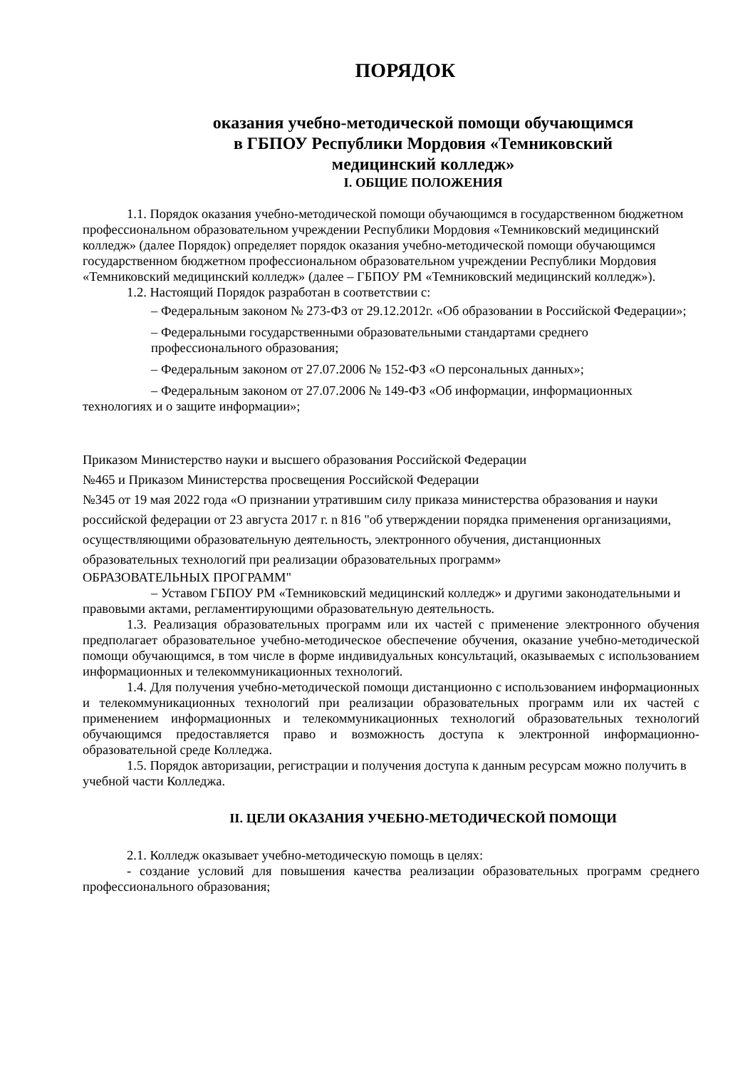ПОРЯДОК
оказания учебно-методической помощи обучающимся
в ГБПОУ Республики Мордовия «Темниковский
медицинский колледж»
I. ОБЩИЕ ПОЛОЖЕНИЯ
1.1. Порядок оказания учебно-методической помощи обучающимся в государственном бюджетном профессиональном образовательном учреждении Республики Мордовия «Темниковский медицинский колледж» (далее Порядок) определяет порядок оказания учебно-методической помощи обучающимся государственном бюджетном профессиональном образовательном учреждении Республики Мордовия «Темниковский медицинский колледж» (далее – ГБПОУ РМ «Темниковский медицинский колледж»).
1.2. Настоящий Порядок разработан в соответствии с:
– Федеральным законом № 273-ФЗ от 29.12.2012г. «Об образовании в Российской Федерации»;
– Федеральными государственными образовательными стандартами среднего профессионального образования;
– Федеральным законом от 27.07.2006 № 152-ФЗ «О персональных данных»;
– Федеральным законом от 27.07.2006 № 149-ФЗ «Об информации, информационных технологиях и о защите информации»;
Приказом Министерство науки и высшего образования Российской Федерации
№465 и Приказом Министерства просвещения Российской Федерации
№345 от 19 мая 2022 года «О признании утратившим силу приказа министерства образования и науки российской федерации от 23 августа 2017 г. n 816 "об утверждении порядка применения организациями, осуществляющими образовательную деятельность, электронного обучения, дистанционных образовательных технологий при реализации образовательных программ»
ОБРАЗОВАТЕЛЬНЫХ ПРОГРАММ"
– Уставом ГБПОУ РМ «Темниковский медицинский колледж» и другими законодательными и правовыми актами, регламентирующими образовательную деятельность.
1.3. Реализация образовательных программ или их частей с применение электронного обучения предполагает образовательное учебно-методическое обеспечение обучения, оказание учебно-методической помощи обучающимся, в том числе в форме индивидуальных консультаций, оказываемых с использованием информационных и телекоммуникационных технологий.
1.4. Для получения учебно-методической помощи дистанционно с использованием информационных и телекоммуникационных технологий при реализации образовательных программ или их частей с применением информационных и телекоммуникационных технологий образовательных технологий обучающимся предоставляется право и возможность доступа к электронной информационно-образовательной среде Колледжа.
1.5. Порядок авторизации, регистрации и получения доступа к данным ресурсам можно получить в учебной части Колледжа.
II. ЦЕЛИ ОКАЗАНИЯ УЧЕБНО-МЕТОДИЧЕСКОЙ ПОМОЩИ
2.1. Колледж оказывает учебно-методическую помощь в целях:
- создание условий для повышения качества реализации образовательных программ среднего профессионального образования;